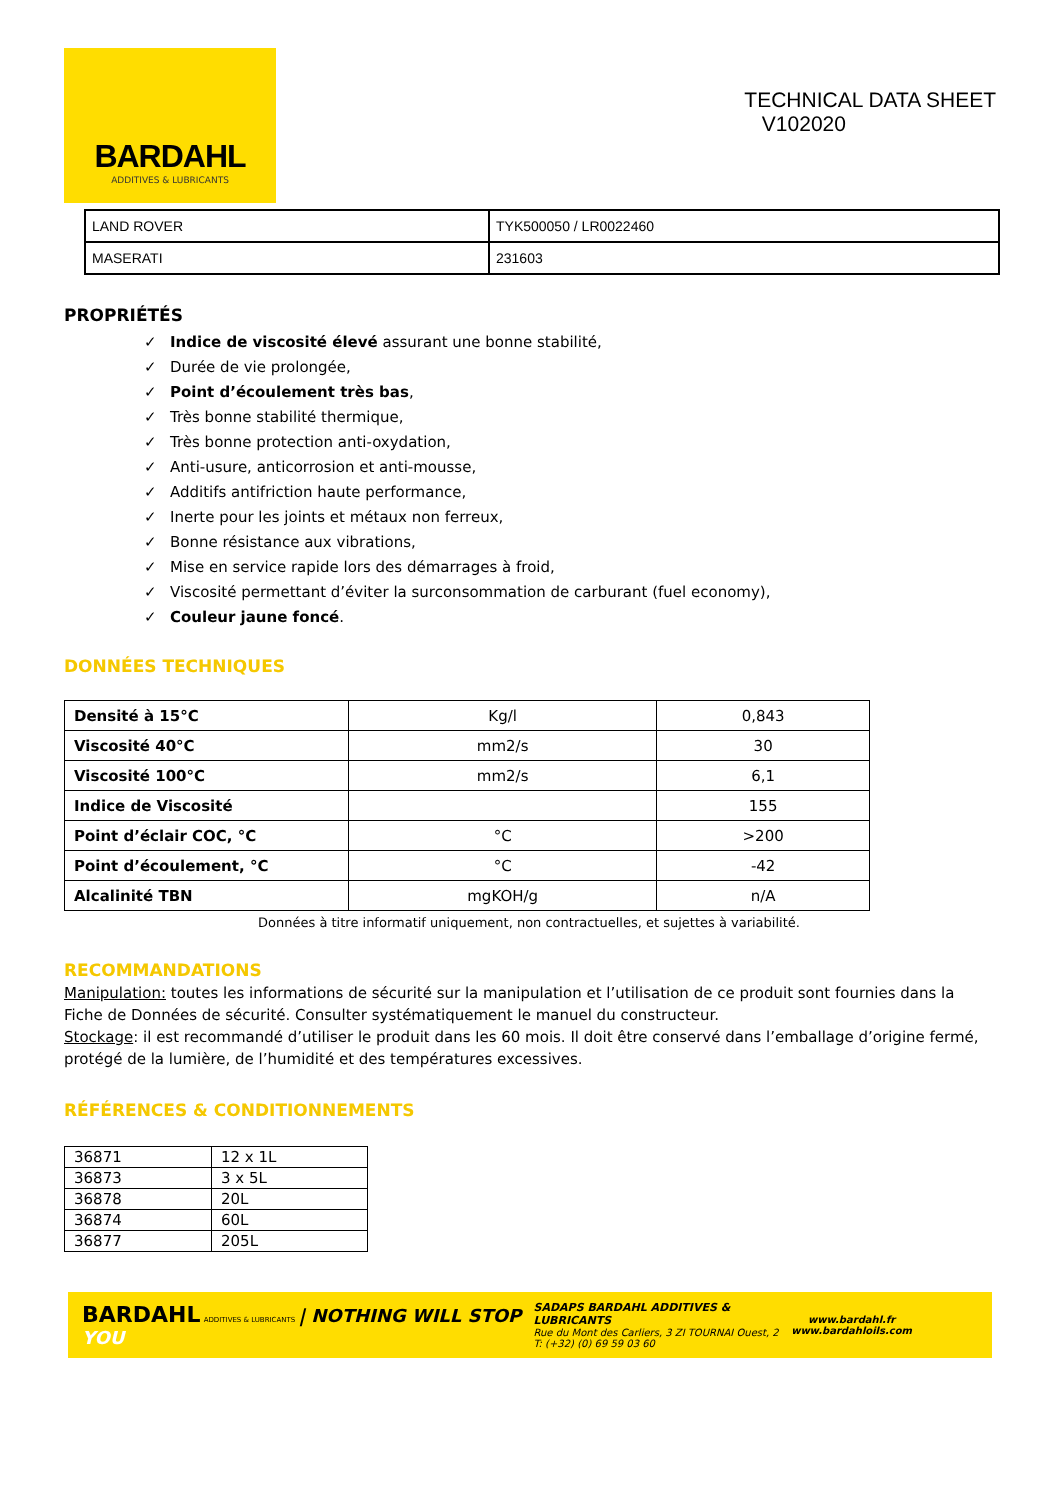BARDAHL
ADDITIVES & LUBRICANTS
TECHNICAL DATA SHEET
V102020
| LAND ROVER | TYK500050 / LR0022460 |
| MASERATI | 231603 |
PROPRIÉTÉS
✓ Indice de viscosité élevé assurant une bonne stabilité,
✓ Durée de vie prolongée,
✓ Point d’écoulement très bas,
✓ Très bonne stabilité thermique,
✓ Très bonne protection anti-oxydation,
✓ Anti-usure, anticorrosion et anti-mousse,
✓ Additifs antifriction haute performance,
✓ Inerte pour les joints et métaux non ferreux,
✓ Bonne résistance aux vibrations,
✓ Mise en service rapide lors des démarrages à froid,
✓ Viscosité permettant d’éviter la surconsommation de carburant (fuel economy),
✓ Couleur jaune foncé.
DONNÉES TECHNIQUES
| Densité à 15°C | Kg/l | 0,843 |
| Viscosité 40°C | mm2/s | 30 |
| Viscosité 100°C | mm2/s | 6,1 |
| Indice de Viscosité | | 155 |
| Point d’éclair COC, °C | °C | >200 |
| Point d’écoulement, °C | °C | -42 |
| Alcalinité TBN | mgKOH/g | n/A |
Données à titre informatif uniquement, non contractuelles, et sujettes à variabilité.
RECOMMANDATIONS
Manipulation: toutes les informations de sécurité sur la manipulation et l’utilisation de ce produit sont fournies dans la Fiche de Données de sécurité. Consulter systématiquement le manuel du constructeur.
Stockage: il est recommandé d’utiliser le produit dans les 60 mois. Il doit être conservé dans l’emballage d’origine fermé, protégé de la lumière, de l’humidité et des températures excessives.
RÉFÉRENCES & CONDITIONNEMENTS
| 36871 | 12 x 1L |
| 36873 | 3 x 5L |
| 36878 | 20L |
| 36874 | 60L |
| 36877 | 205L |
BARDAHL ADDITIVES & LUBRICANTS | NOTHING WILL STOP YOU
SADAPS BARDAHL ADDITIVES & LUBRICANTS
Rue du Mont des Carliers, 3 ZI TOURNAI Ouest, 2
T: (+32) (0) 69 59 03 60
www.bardahl.fr
www.bardahloils.com